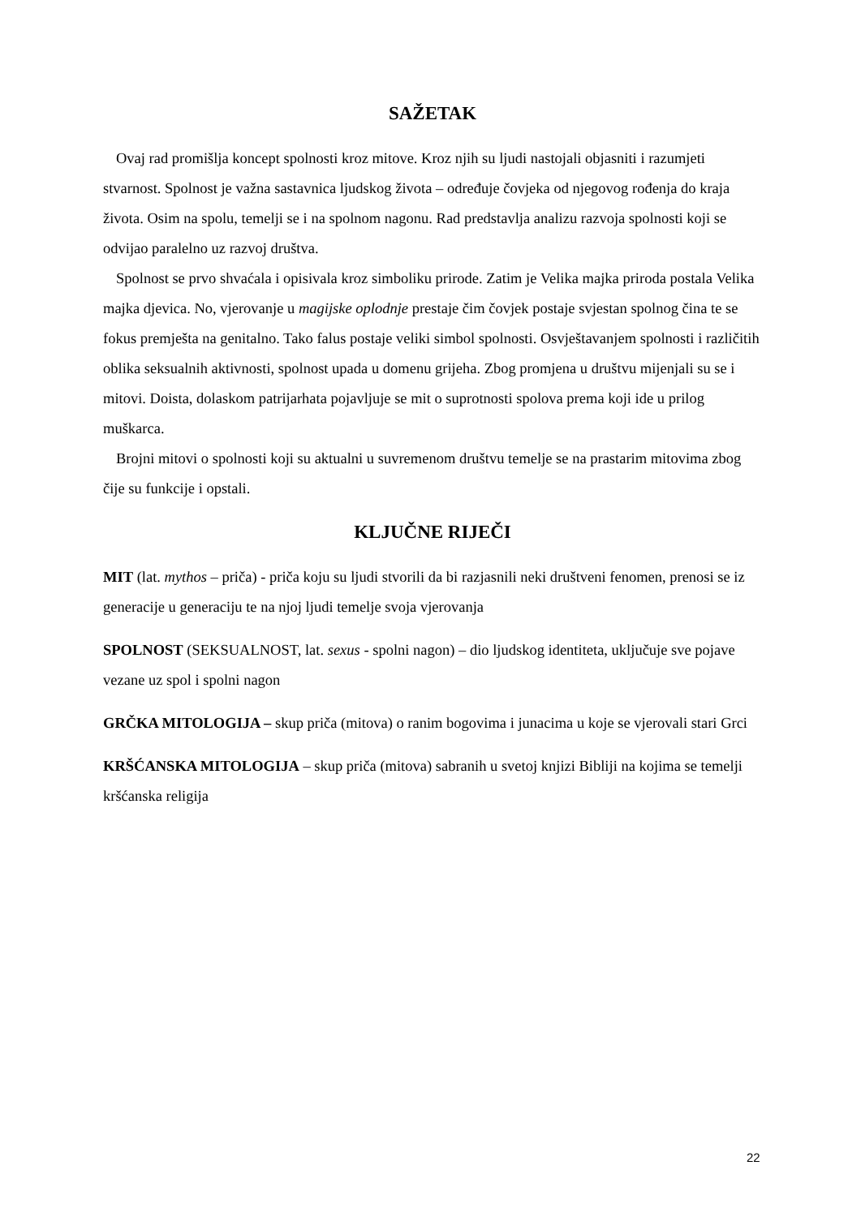SAŽETAK
Ovaj rad promišlja koncept spolnosti kroz mitove. Kroz njih su ljudi nastojali objasniti i razumjeti stvarnost. Spolnost je važna sastavnica ljudskog života – određuje čovjeka od njegovog rođenja do kraja života. Osim na spolu, temelji se i na spolnom nagonu. Rad predstavlja analizu razvoja spolnosti koji se odvijao paralelno uz razvoj društva.
Spolnost se prvo shvaćala i opisivala kroz simboliku prirode. Zatim je Velika majka priroda postala Velika majka djevica. No, vjerovanje u magijske oplodnje prestaje čim čovjek postaje svjestan spolnog čina te se fokus premješta na genitalno. Tako falus postaje veliki simbol spolnosti. Osvještavanjem spolnosti i različitih oblika seksualnih aktivnosti, spolnost upada u domenu grijeha. Zbog promjena u društvu mijenjali su se i mitovi. Doista, dolaskom patrijarhata pojavljuje se mit o suprotnosti spolova prema koji ide u prilog muškarca.
Brojni mitovi o spolnosti koji su aktualni u suvremenom društvu temelje se na prastarim mitovima zbog čije su funkcije i opstali.
KLJUČNE RIJEČI
MIT (lat. mythos – priča) - priča koju su ljudi stvorili da bi razjasnili neki društveni fenomen, prenosi se iz generacije u generaciju te na njoj ljudi temelje svoja vjerovanja
SPOLNOST (SEKSUALNOST, lat. sexus - spolni nagon) – dio ljudskog identiteta, uključuje sve pojave vezane uz spol i spolni nagon
GRČKA MITOLOGIJA – skup priča (mitova) o ranim bogovima i junacima u koje se vjerovali stari Grci
KRŠĆANSKA MITOLOGIJA – skup priča (mitova) sabranih u svetoj knjizi Bibliji na kojima se temelji kršćanska religija
22